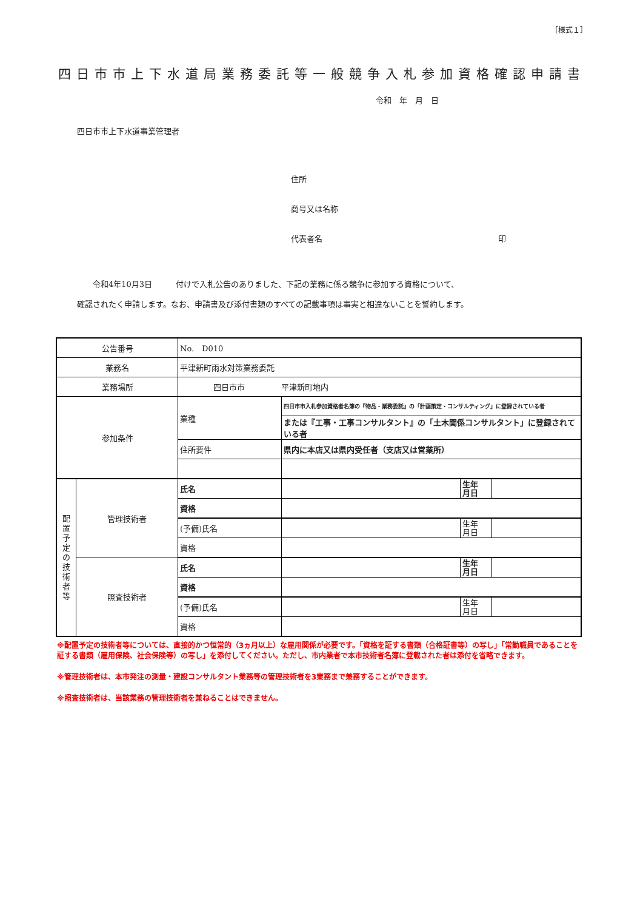［様式１］
四日市市上下水道局業務委託等一般競争入札参加資格確認申請書
令和　年　月　日
四日市市上下水道事業管理者
住所
商号又は名称
代表者名 印
　　令和4年10月3日　　　付けで入札公告のありました、下記の業務に係る競争に参加する資格について、
確認されたく申請します。なお、申請書及び添付書類のすべての記載事項は事実と相違ないことを誓約します。
| 公告番号 | | No. D010 | | | |
| 業務名 | | 平津新町雨水対策業務委託 | | | |
| 業務場所 | | 四日市市 平津新町地内 | | | |
| 参加条件 | | 業種 | 四日市市入札参加資格者名簿の『物品・業務委託』の「計画策定・コンサルティング」に登録されている者 | | |
| | | | または『工事・工事コンサルタント』の「土木関係コンサルタント」に登録されている者 | | |
| | | 住所要件 | 県内に本店又は県内受任者（支店又は営業所） | | |
| 配 置 予 定 の 技 術 者 等 | 管理技術者 | 氏名 | | 生年 月日 | |
| | | 資格 | | | |
| | | (予備)氏名 | | 生年 月日 | |
| | | 資格 | | | |
| | 照査技術者 | 氏名 | | 生年 月日 | |
| | | 資格 | | | |
| | | (予備)氏名 | | 生年 月日 | |
| | | 資格 | | | |
※配置予定の技術者等については、直接的かつ恒常的（3ヵ月以上）な雇用関係が必要です。「資格を証する書類（合格証書等）の写し」「常勤職員であることを証する書類（雇用保険、社会保険等）の写し」を添付してください。ただし、市内業者で本市技術者名簿に登載された者は添付を省略できます。
※管理技術者は、本市発注の測量・建設コンサルタント業務等の管理技術者を3業務まで兼務することができます。
※照査技術者は、当該業務の管理技術者を兼ねることはできません。